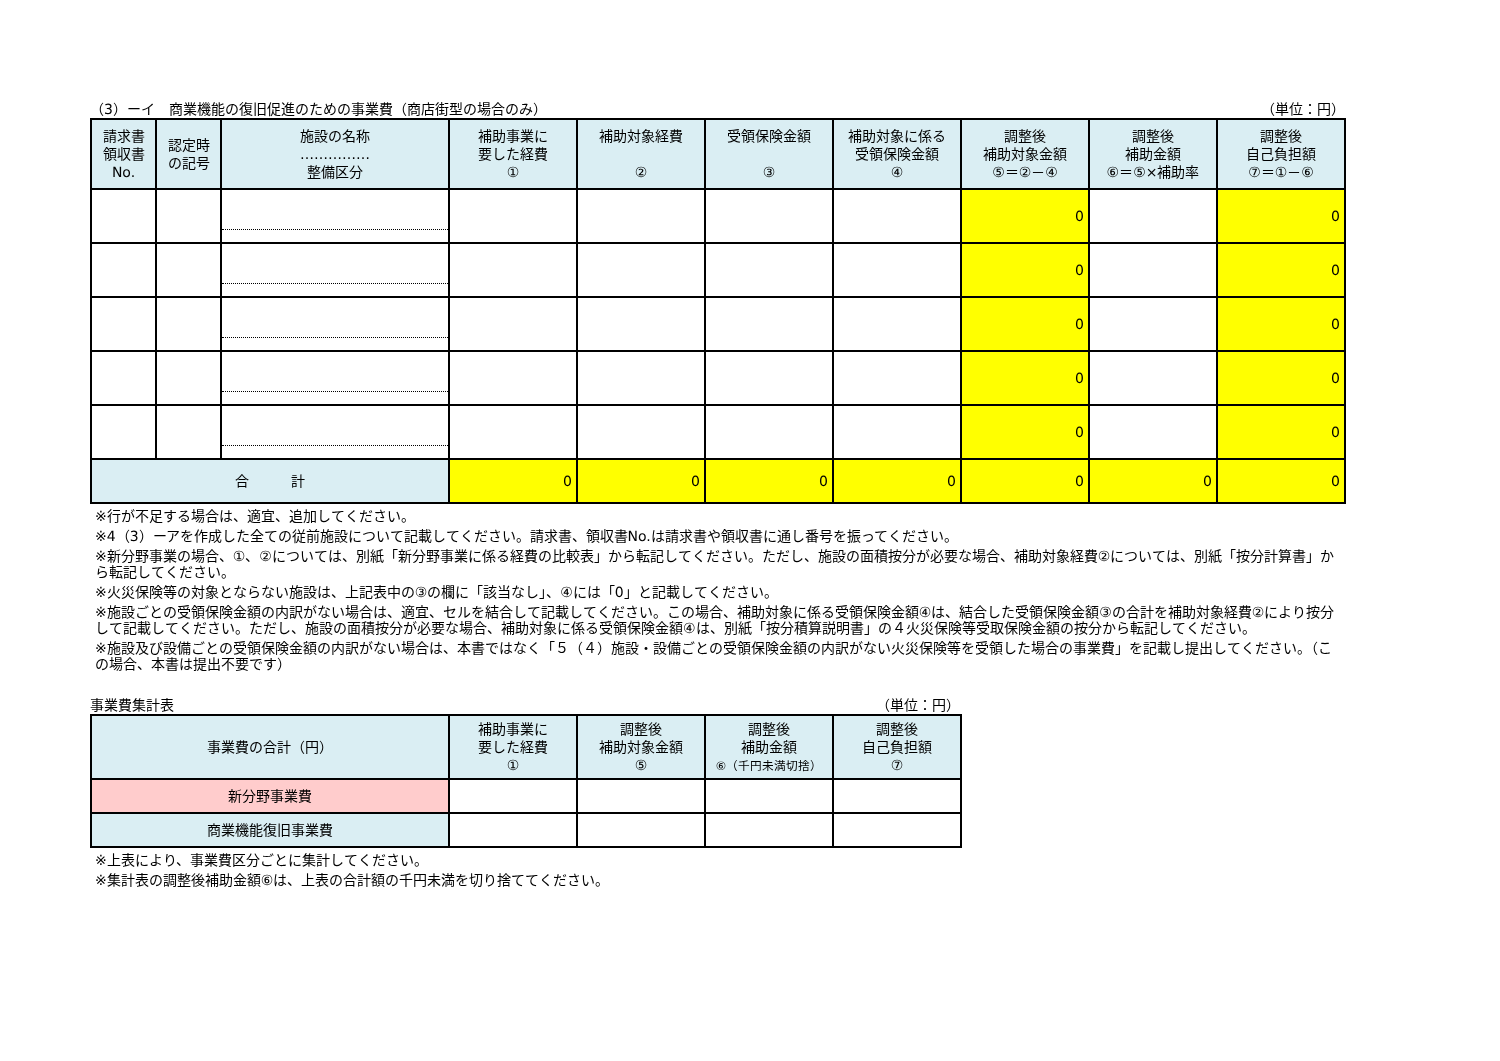（3）ーイ　商業機能の復旧促進のための事業費（商店街型の場合のみ） （単位：円）
| 請求書 領収書 No. | 認定時 の記号 | 施設の名称 …………… 整備区分 | 補助事業に 要した経費 ① | 補助対象経費 ② | 受領保険金額 ③ | 補助対象に係る 受領保険金額 ④ | 調整後 補助対象金額 ⑤＝②－④ | 調整後 補助金額 ⑥＝⑤×補助率 | 調整後 自己負担額 ⑦＝①－⑥ |
| --- | --- | --- | --- | --- | --- | --- | --- | --- | --- |
| | | | | | | | 0 | | 0 |
| | | | | | | | 0 | | 0 |
| | | | | | | | 0 | | 0 |
| | | | | | | | 0 | | 0 |
| | | | | | | | 0 | | 0 |
| 合 計 | | | 0 | 0 | 0 | 0 | 0 | 0 | 0 |
※行が不足する場合は、適宜、追加してください。
※4（3）ーアを作成した全ての従前施設について記載してください。請求書、領収書No.は請求書や領収書に通し番号を振ってください。
※新分野事業の場合、①、②については、別紙「新分野事業に係る経費の比較表」から転記してください。ただし、施設の面積按分が必要な場合、補助対象経費②については、別紙「按分計算書」から転記してください。
※火災保険等の対象とならない施設は、上記表中の③の欄に「該当なし」、④には「0」と記載してください。
※施設ごとの受領保険金額の内訳がない場合は、適宜、セルを結合して記載してください。この場合、補助対象に係る受領保険金額④は、結合した受領保険金額③の合計を補助対象経費②により按分して記載してください。ただし、施設の面積按分が必要な場合、補助対象に係る受領保険金額④は、別紙「按分積算説明書」の４火災保険等受取保険金額の按分から転記してください。
※施設及び設備ごとの受領保険金額の内訳がない場合は、本書ではなく「５（４）施設・設備ごとの受領保険金額の内訳がない火災保険等を受領した場合の事業費」を記載し提出してください。（この場合、本書は提出不要です）
事業費集計表 （単位：円）
| 事業費の合計（円） | 補助事業に 要した経費 ① | 調整後 補助対象金額 ⑤ | 調整後 補助金額 ⑥（千円未満切捨） | 調整後 自己負担額 ⑦ |
| --- | --- | --- | --- | --- |
| 新分野事業費 | | | | |
| 商業機能復旧事業費 | | | | |
※上表により、事業費区分ごとに集計してください。
※集計表の調整後補助金額⑥は、上表の合計額の千円未満を切り捨ててください。